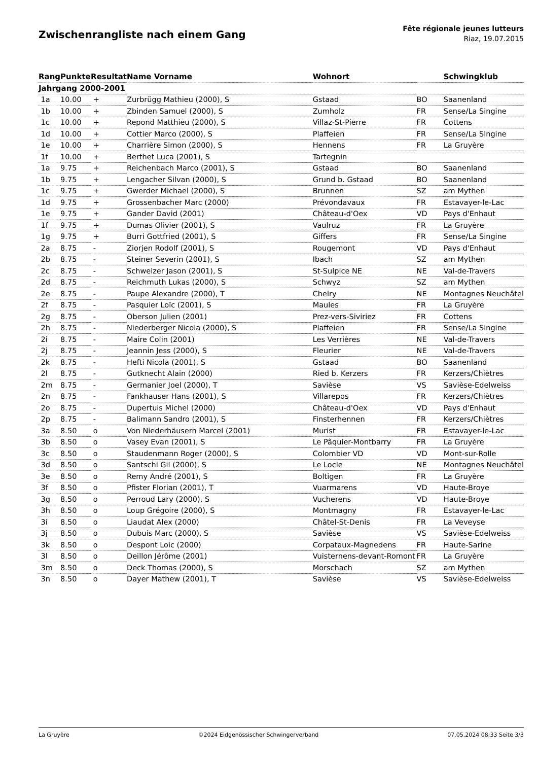Zwischenrangliste nach einem Gang
Fête régionale jeunes lutteurs
Riaz, 19.07.2015
| Rang | Punkte | Resultat | Name Vorname | Wohnort | | Schwingklub |
| --- | --- | --- | --- | --- | --- | --- |
| Jahrgang 2000-2001 | | | | | | |
| 1a | 10.00 | + | Zurbrügg Mathieu (2000), S | Gstaad | BO | Saanenland |
| 1b | 10.00 | + | Zbinden Samuel (2000), S | Zumholz | FR | Sense/La Singine |
| 1c | 10.00 | + | Repond Matthieu (2000), S | Villaz-St-Pierre | FR | Cottens |
| 1d | 10.00 | + | Cottier Marco (2000), S | Plaffeien | FR | Sense/La Singine |
| 1e | 10.00 | + | Charrière Simon (2000), S | Hennens | FR | La Gruyère |
| 1f | 10.00 | + | Berthet Luca (2001), S | Tartegnin | | |
| 1a | 9.75 | + | Reichenbach Marco (2001), S | Gstaad | BO | Saanenland |
| 1b | 9.75 | + | Lengacher Silvan (2000), S | Grund b. Gstaad | BO | Saanenland |
| 1c | 9.75 | + | Gwerder Michael (2000), S | Brunnen | SZ | am Mythen |
| 1d | 9.75 | + | Grossenbacher Marc (2000) | Prévondavaux | FR | Estavayer-le-Lac |
| 1e | 9.75 | + | Gander David (2001) | Château-d'Oex | VD | Pays d'Enhaut |
| 1f | 9.75 | + | Dumas Olivier (2001), S | Vaulruz | FR | La Gruyère |
| 1g | 9.75 | + | Burri Gottfried (2001), S | Giffers | FR | Sense/La Singine |
| 2a | 8.75 | - | Ziorjen Rodolf (2001), S | Rougemont | VD | Pays d'Enhaut |
| 2b | 8.75 | - | Steiner Severin (2001), S | Ibach | SZ | am Mythen |
| 2c | 8.75 | - | Schweizer Jason (2001), S | St-Sulpice NE | NE | Val-de-Travers |
| 2d | 8.75 | - | Reichmuth Lukas (2000), S | Schwyz | SZ | am Mythen |
| 2e | 8.75 | - | Paupe Alexandre (2000), T | Cheiry | NE | Montagnes Neuchâtel |
| 2f | 8.75 | - | Pasquier Loïc (2001), S | Maules | FR | La Gruyère |
| 2g | 8.75 | - | Oberson Julien (2001) | Prez-vers-Siviriez | FR | Cottens |
| 2h | 8.75 | - | Niederberger Nicola (2000), S | Plaffeien | FR | Sense/La Singine |
| 2i | 8.75 | - | Maire Colin (2001) | Les Verrières | NE | Val-de-Travers |
| 2j | 8.75 | - | Jeannin Jess (2000), S | Fleurier | NE | Val-de-Travers |
| 2k | 8.75 | - | Hefti Nicola (2001), S | Gstaad | BO | Saanenland |
| 2l | 8.75 | - | Gutknecht Alain (2000) | Ried b. Kerzers | FR | Kerzers/Chiètres |
| 2m | 8.75 | - | Germanier Joel (2000), T | Savièse | VS | Savièse-Edelweiss |
| 2n | 8.75 | - | Fankhauser Hans (2001), S | Villarepos | FR | Kerzers/Chiètres |
| 2o | 8.75 | - | Dupertuis Michel (2000) | Château-d'Oex | VD | Pays d'Enhaut |
| 2p | 8.75 | - | Balimann Sandro (2001), S | Finsterhennen | FR | Kerzers/Chiètres |
| 3a | 8.50 | o | Von Niederhäusern Marcel (2001) | Murist | FR | Estavayer-le-Lac |
| 3b | 8.50 | o | Vasey Evan (2001), S | Le Pâquier-Montbarry | FR | La Gruyère |
| 3c | 8.50 | o | Staudenmann Roger (2000), S | Colombier VD | VD | Mont-sur-Rolle |
| 3d | 8.50 | o | Santschi Gil (2000), S | Le Locle | NE | Montagnes Neuchâtel |
| 3e | 8.50 | o | Remy André (2001), S | Boltigen | FR | La Gruyère |
| 3f | 8.50 | o | Pfister Florian (2001), T | Vuarmarens | VD | Haute-Broye |
| 3g | 8.50 | o | Perroud Lary (2000), S | Vucherens | VD | Haute-Broye |
| 3h | 8.50 | o | Loup Grégoire (2000), S | Montmagny | FR | Estavayer-le-Lac |
| 3i | 8.50 | o | Liaudat Alex (2000) | Châtel-St-Denis | FR | La Veveyse |
| 3j | 8.50 | o | Dubuis Marc (2000), S | Savièse | VS | Savièse-Edelweiss |
| 3k | 8.50 | o | Despont Loic (2000) | Corpataux-Magnedens | FR | Haute-Sarine |
| 3l | 8.50 | o | Deillon Jérôme (2001) | Vuisternens-devant-Romont | FR | La Gruyère |
| 3m | 8.50 | o | Deck Thomas (2000), S | Morschach | SZ | am Mythen |
| 3n | 8.50 | o | Dayer Mathew (2001), T | Savièse | VS | Savièse-Edelweiss |
La Gruyère ©2024 Eidgenössischer Schwingerverband 07.05.2024 08:33 Seite 3/3